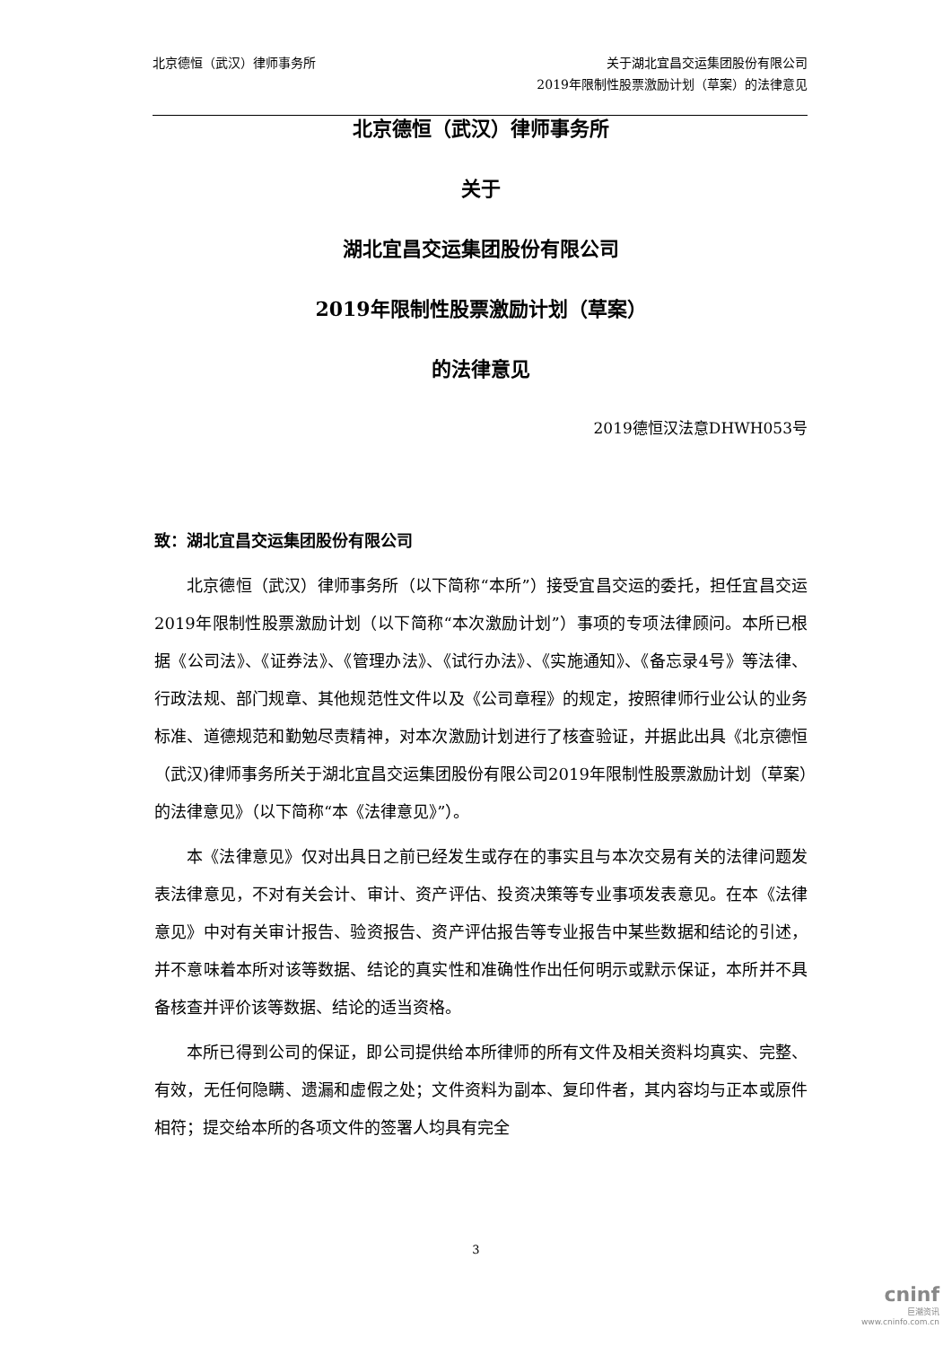北京德恒（武汉）律师事务所 关于湖北宜昌交运集团股份有限公司
2019年限制性股票激励计划（草案）的法律意见
北京德恒（武汉）律师事务所
关于
湖北宜昌交运集团股份有限公司
2019年限制性股票激励计划（草案）
的法律意见
2019德恒汉法意DHWH053号
致：湖北宜昌交运集团股份有限公司
北京德恒（武汉）律师事务所（以下简称“本所”）接受宜昌交运的委托，担任宜昌交运2019年限制性股票激励计划（以下简称“本次激励计划”）事项的专项法律顾问。本所已根据《公司法》、《证券法》、《管理办法》、《试行办法》、《实施通知》、《备忘录4号》等法律、行政法规、部门规章、其他规范性文件以及《公司章程》的规定，按照律师行业公认的业务标准、道德规范和勤勉尽责精神，对本次激励计划进行了核查验证，并据此出具《北京德恒（武汉)律师事务所关于湖北宜昌交运集团股份有限公司2019年限制性股票激励计划（草案）的法律意见》（以下简称“本《法律意见》”）。
本《法律意见》仅对出具日之前已经发生或存在的事实且与本次交易有关的法律问题发表法律意见，不对有关会计、审计、资产评估、投资决策等专业事项发表意见。在本《法律意见》中对有关审计报告、验资报告、资产评估报告等专业报告中某些数据和结论的引述，并不意味着本所对该等数据、结论的真实性和准确性作出任何明示或默示保证，本所并不具备核查并评价该等数据、结论的适当资格。
本所已得到公司的保证，即公司提供给本所律师的所有文件及相关资料均真实、完整、有效，无任何隐瞒、遗漏和虚假之处；文件资料为副本、复印件者，其内容均与正本或原件相符；提交给本所的各项文件的签署人均具有完全
3
cninf
巨潮资讯
www.cninfo.com.cn